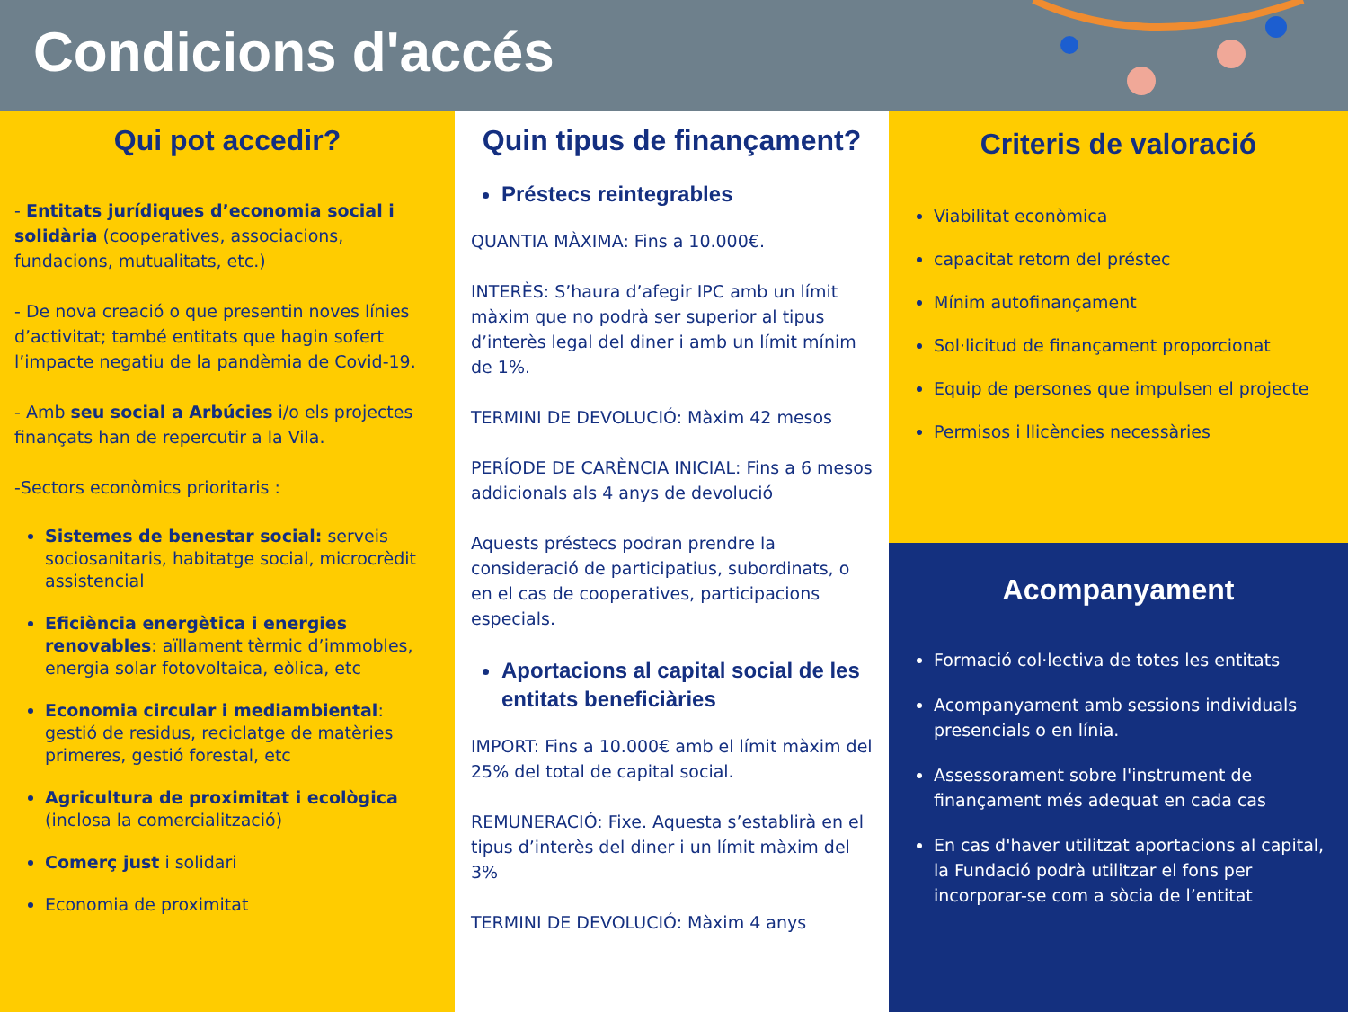Condicions d'accés
Qui pot accedir?
- Entitats jurídiques d’economia social i solidària (cooperatives, associacions, fundacions, mutualitats, etc.)
- De nova creació o que presentin noves línies d’activitat; també entitats que hagin sofert l’impacte negatiu de la pandèmia de Covid-19.
- Amb seu social a Arbúcies i/o els projectes finançats han de repercutir a la Vila.
-Sectors econòmics prioritaris :
Sistemes de benestar social: serveis sociosanitaris, habitatge social, microcrèdit assistencial
Eficiència energètica i energies renovables: aïllament tèrmic d’immobles, energia solar fotovoltaica, eòlica, etc
Economia circular i mediambiental: gestió de residus, reciclatge de matèries primeres, gestió forestal, etc
Agricultura de proximitat i ecològica (inclosa la comercialització)
Comerç just i solidari
Economia de proximitat
Quin tipus de finançament?
Préstecs reintegrables
QUANTIA MÀXIMA: Fins a 10.000€.
INTERÈS: S’haura d’afegir IPC amb un límit màxim que no podrà ser superior al tipus d’interès legal del diner i amb un límit mínim de 1%.
TERMINI DE DEVOLUCIÓ: Màxim 42 mesos
PERÍODE DE CARÈNCIA INICIAL: Fins a 6 mesos addicionals als 4 anys de devolució
Aquests préstecs podran prendre la consideració de participatius, subordinats, o en el cas de cooperatives, participacions especials.
Aportacions al capital social de les entitats beneficiàries
IMPORT: Fins a 10.000€ amb el límit màxim del 25% del total de capital social.
REMUNERACIÓ: Fixe. Aquesta s’establirà en el tipus d’interès del diner i un límit màxim del 3%
TERMINI DE DEVOLUCIÓ: Màxim 4 anys
Criteris de valoració
Viabilitat econòmica
capacitat retorn del préstec
Mínim autofinançament
Sol·licitud de finançament proporcionat
Equip de persones que impulsen el projecte
Permisos i llicències necessàries
Acompanyament
Formació col·lectiva de totes les entitats
Acompanyament amb sessions individuals presencials o en línia.
Assessorament sobre l'instrument de finançament més adequat en cada cas
En cas d'haver utilitzat aportacions al capital, la Fundació podrà utilitzar el fons per incorporar-se com a sòcia de l’entitat